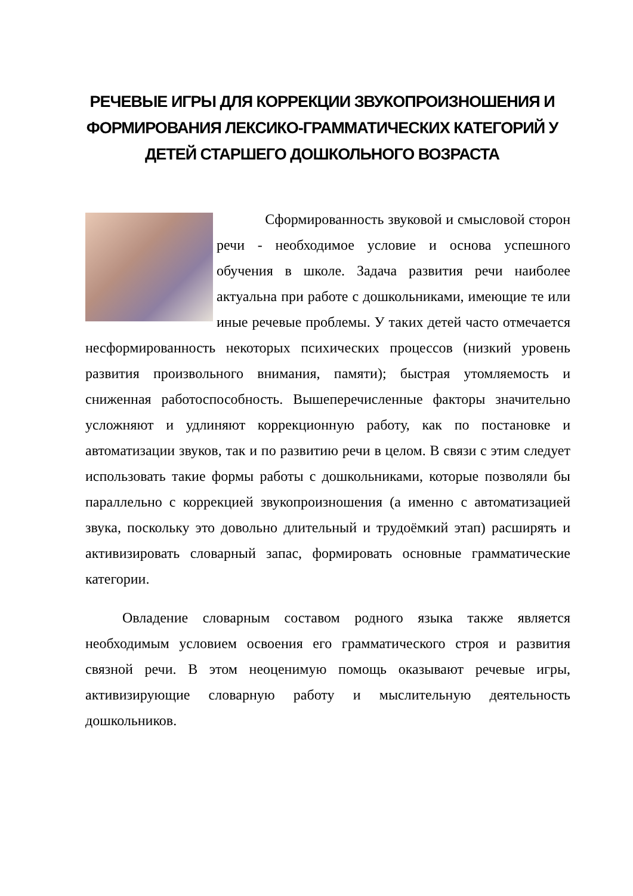РЕЧЕВЫЕ ИГРЫ ДЛЯ КОРРЕКЦИИ ЗВУКОПРОИЗНОШЕНИЯ И ФОРМИРОВАНИЯ ЛЕКСИКО-ГРАММАТИЧЕСКИХ КАТЕГОРИЙ У ДЕТЕЙ СТАРШЕГО ДОШКОЛЬНОГО ВОЗРАСТА
Сформированность звуковой и смысловой сторон речи - необходимое условие и основа успешного обучения в школе. Задача развития речи наиболее актуальна при работе с дошкольниками, имеющие те или иные речевые проблемы. У таких детей часто отмечается несформированность некоторых психических процессов (низкий уровень развития произвольного внимания, памяти); быстрая утомляемость и сниженная работоспособность. Вышеперечисленные факторы значительно усложняют и удлиняют коррекционную работу, как по постановке и автоматизации звуков, так и по развитию речи в целом. В связи с этим следует использовать такие формы работы с дошкольниками, которые позволяли бы параллельно с коррекцией звукопроизношения (а именно с автоматизацией звука, поскольку это довольно длительный и трудоёмкий этап) расширять и активизировать словарный запас, формировать основные грамматические категории.
Овладение словарным составом родного языка также является необходимым условием освоения его грамматического строя и развития связной речи. В этом неоценимую помощь оказывают речевые игры, активизирующие словарную работу и мыслительную деятельность дошкольников.